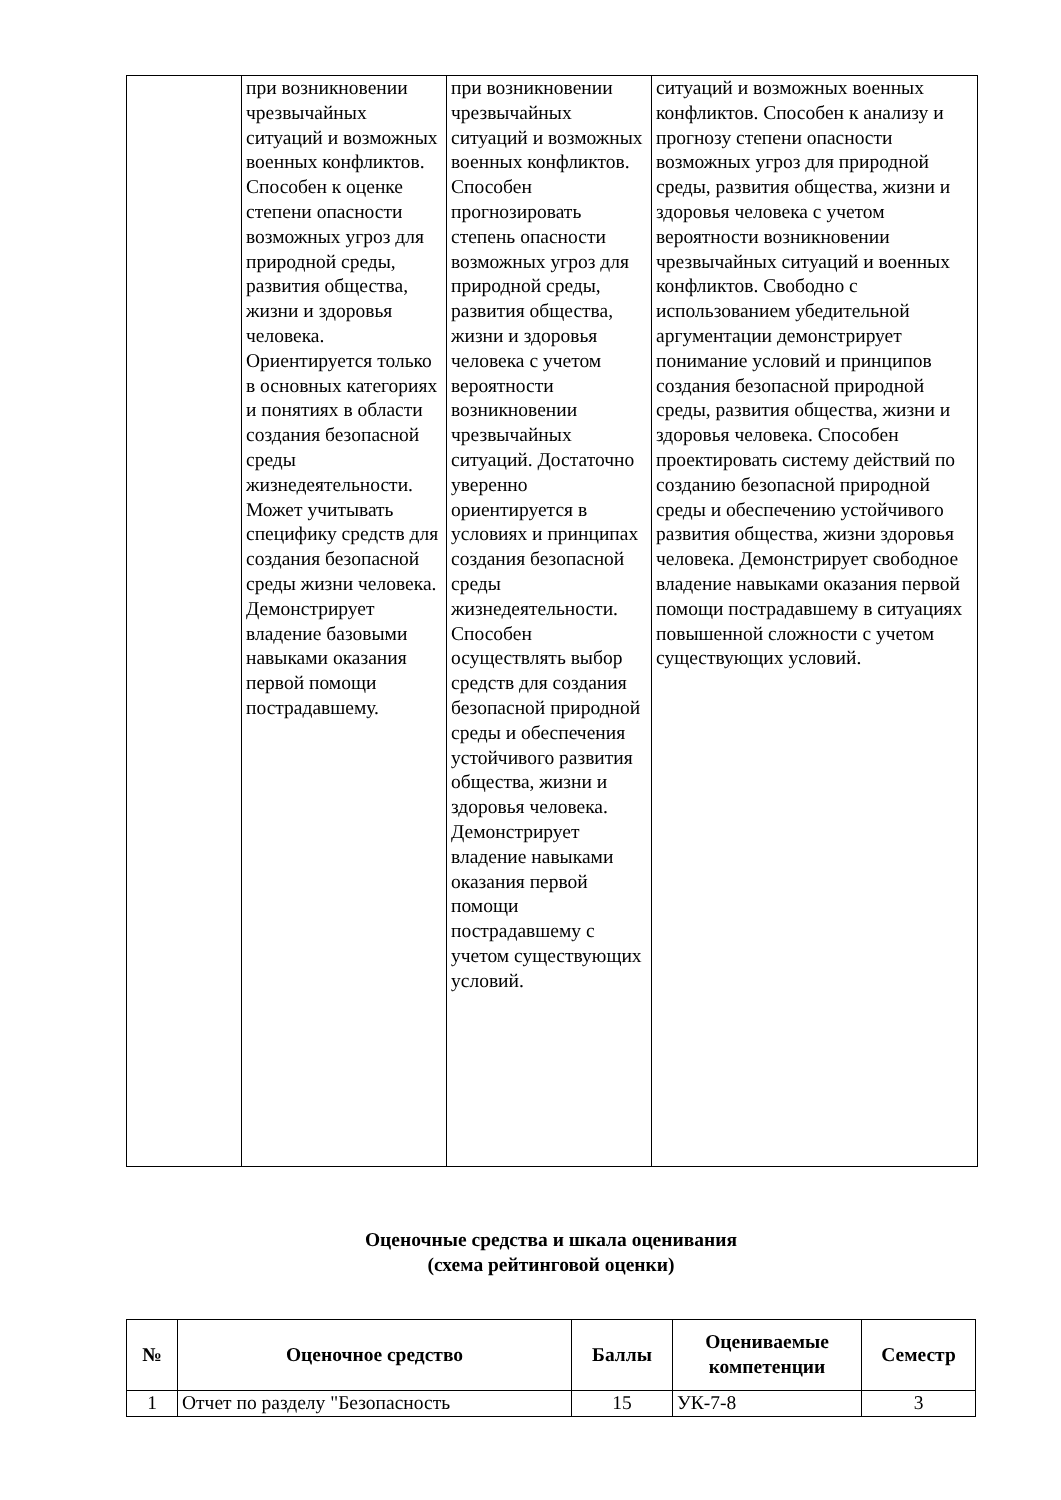| | при возникновении чрезвычайных ситуаций и возможных военных конфликтов. Способен к оценке степени опасности возможных угроз для природной среды, развития общества, жизни и здоровья человека. Ориентируется только в основных категориях и понятиях в области создания безопасной среды жизнедеятельности. Может учитывать специфику средств для создания безопасной среды жизни человека. Демонстрирует владение базовыми навыками оказания первой помощи пострадавшему. | при возникновении чрезвычайных ситуаций и возможных военных конфликтов. Способен прогнозировать степень опасности возможных угроз для природной среды, развития общества, жизни и здоровья человека с учетом вероятности возникновении чрезвычайных ситуаций. Достаточно уверенно ориентируется в условиях и принципах создания безопасной среды жизнедеятельности. Способен осуществлять выбор средств для создания безопасной природной среды и обеспечения устойчивого развития общества, жизни и здоровья человека. Демонстрирует владение навыками оказания первой помощи пострадавшему с учетом существующих условий. | ситуаций и возможных военных конфликтов. Способен к анализу и прогнозу степени опасности возможных угроз для природной среды, развития общества, жизни и здоровья человека с учетом вероятности возникновении чрезвычайных ситуаций и военных конфликтов. Свободно с использованием убедительной аргументации демонстрирует понимание условий и принципов создания безопасной природной среды, развития общества, жизни и здоровья человека. Способен проектировать систему действий по созданию безопасной природной среды и обеспечению устойчивого развития общества, жизни здоровья человека. Демонстрирует свободное владение навыками оказания первой помощи пострадавшему в ситуациях повышенной сложности с учетом существующих условий. |
Оценочные средства и шкала оценивания
(схема рейтинговой оценки)
| № | Оценочное средство | Баллы | Оцениваемые компетенции | Семестр |
| --- | --- | --- | --- | --- |
| 1 | Отчет по разделу "Безопасность | 15 | УК-7-8 | 3 |